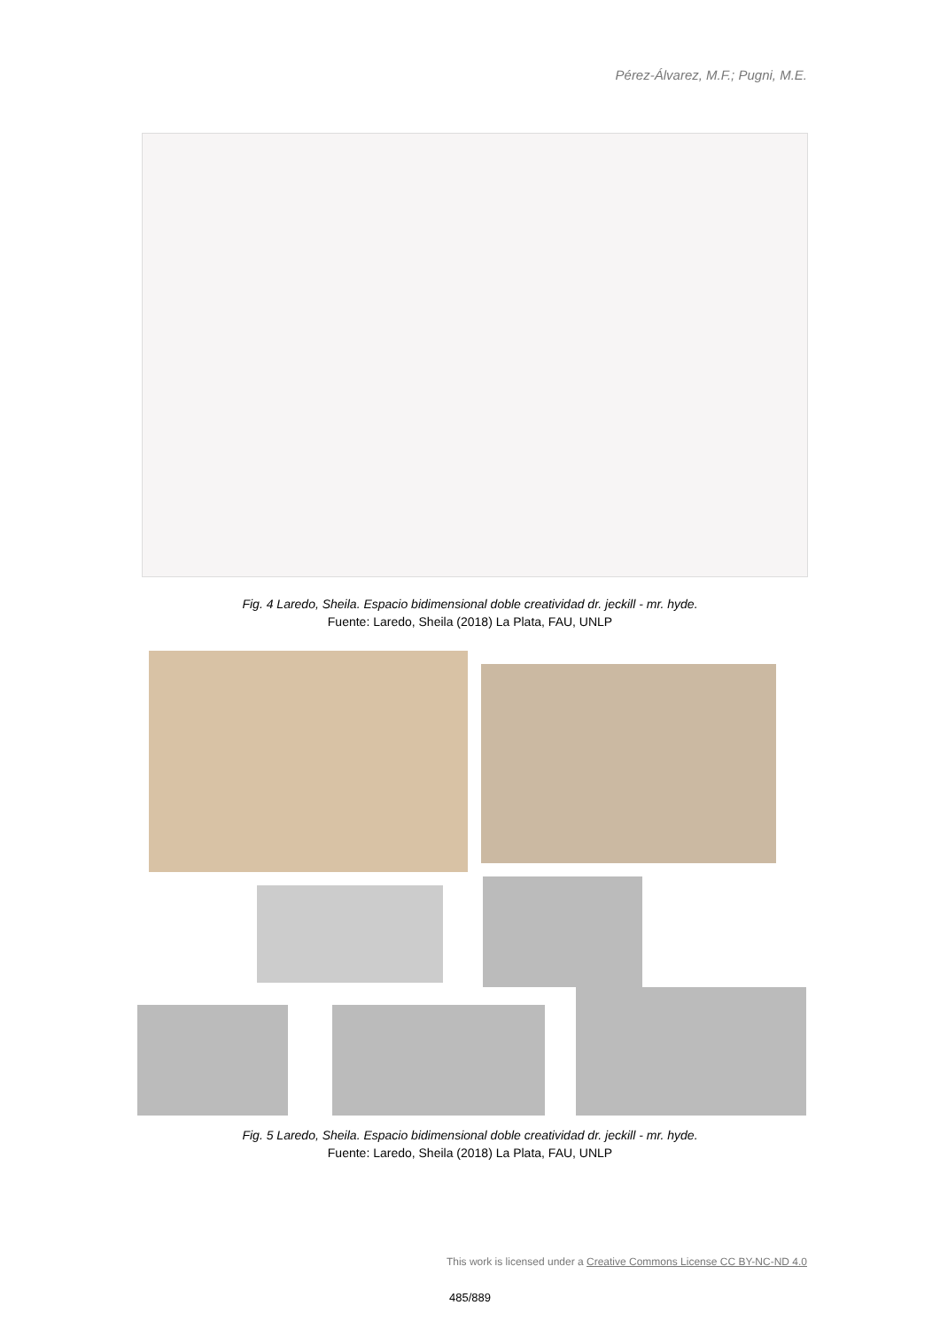Pérez-Álvarez, M.F.; Pugni, M.E.
Fig. 4 Laredo, Sheila. Espacio bidimensional doble creatividad dr. jeckill - mr. hyde.
Fuente: Laredo, Sheila (2018) La Plata, FAU, UNLP
Fig. 5 Laredo, Sheila. Espacio bidimensional doble creatividad dr. jeckill - mr. hyde.
Fuente: Laredo, Sheila (2018) La Plata, FAU, UNLP
This work is licensed under a Creative Commons License CC BY-NC-ND 4.0
485/889